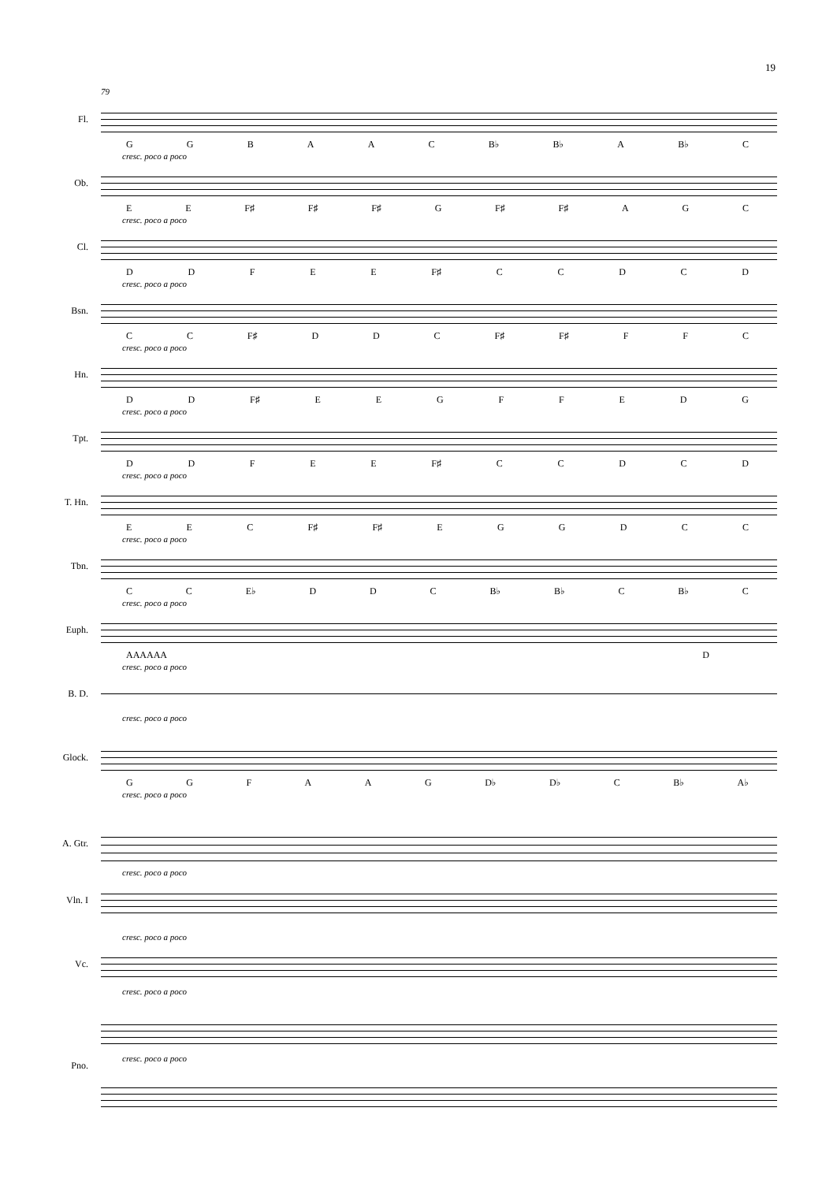19
79
Fl.
GGBAAC B♭ B♭ A B♭ C
cresc. poco a poco
Ob.
EE F♯ F♯ F♯ G F♯ F♯ AGC
cresc. poco a poco
Cl.
DDFEE F♯ CCDCD
cresc. poco a poco
Bsn.
CC F♯ DDC F♯ F♯ FFC
cresc. poco a poco
Hn.
DD F♯ EEGFFEDG
cresc. poco a poco
Tpt.
DDFEE F♯ CCDCD
cresc. poco a poco
T. Hn.
EEC F♯ F♯ EGGDCC
cresc. poco a poco
Tbn.
CC E♭ DDC B♭ B♭ C B♭ C
cresc. poco a poco
Euph.
AAAAAA D
cresc. poco a poco
B. D.
cresc. poco a poco
Glock.
GGFAAG D♭ D♭ C B♭ A♭
cresc. poco a poco
A. Gtr.
cresc. poco a poco
Vln. I
cresc. poco a poco
Vc.
cresc. poco a poco
Pno.
cresc. poco a poco